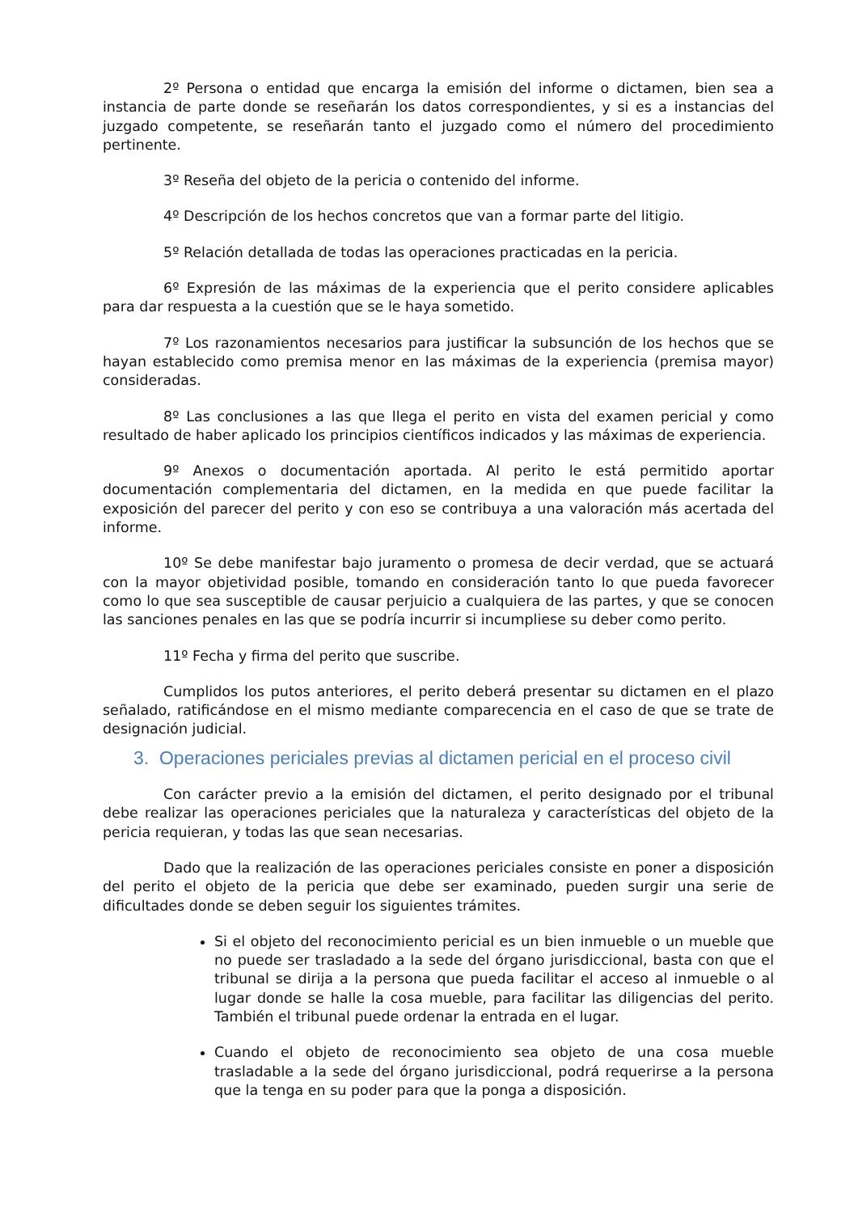2º Persona o entidad que encarga la emisión del informe o dictamen, bien sea a instancia de parte donde se reseñarán los datos correspondientes, y si es a instancias del juzgado competente, se reseñarán tanto el juzgado como el número del procedimiento pertinente.
3º Reseña del objeto de la pericia o contenido del informe.
4º Descripción de los hechos concretos que van a formar parte del litigio.
5º Relación detallada de todas las operaciones practicadas en la pericia.
6º Expresión de las máximas de la experiencia que el perito considere aplicables para dar respuesta a la cuestión que se le haya sometido.
7º Los razonamientos necesarios para justificar la subsunción de los hechos que se hayan establecido como premisa menor en las máximas de la experiencia (premisa mayor) consideradas.
8º Las conclusiones a las que llega el perito en vista del examen pericial y como resultado de haber aplicado los principios científicos indicados y las máximas de experiencia.
9º Anexos o documentación aportada. Al perito le está permitido aportar documentación complementaria del dictamen, en la medida en que puede facilitar la exposición del parecer del perito y con eso se contribuya a una valoración más acertada del informe.
10º Se debe manifestar bajo juramento o promesa de decir verdad, que se actuará con la mayor objetividad posible, tomando en consideración tanto lo que pueda favorecer como lo que sea susceptible de causar perjuicio a cualquiera de las partes, y que se conocen las sanciones penales en las que se podría incurrir si incumpliese su deber como perito.
11º Fecha y firma del perito que suscribe.
Cumplidos los putos anteriores, el perito deberá presentar su dictamen en el plazo señalado, ratificándose en el mismo mediante comparecencia en el caso de que se trate de designación judicial.
3. Operaciones periciales previas al dictamen pericial en el proceso civil
Con carácter previo a la emisión del dictamen, el perito designado por el tribunal debe realizar las operaciones periciales que la naturaleza y características del objeto de la pericia requieran, y todas las que sean necesarias.
Dado que la realización de las operaciones periciales consiste en poner a disposición del perito el objeto de la pericia que debe ser examinado, pueden surgir una serie de dificultades donde se deben seguir los siguientes trámites.
Si el objeto del reconocimiento pericial es un bien inmueble o un mueble que no puede ser trasladado a la sede del órgano jurisdiccional, basta con que el tribunal se dirija a la persona que pueda facilitar el acceso al inmueble o al lugar donde se halle la cosa mueble, para facilitar las diligencias del perito. También el tribunal puede ordenar la entrada en el lugar.
Cuando el objeto de reconocimiento sea objeto de una cosa mueble trasladable a la sede del órgano jurisdiccional, podrá requerirse a la persona que la tenga en su poder para que la ponga a disposición.